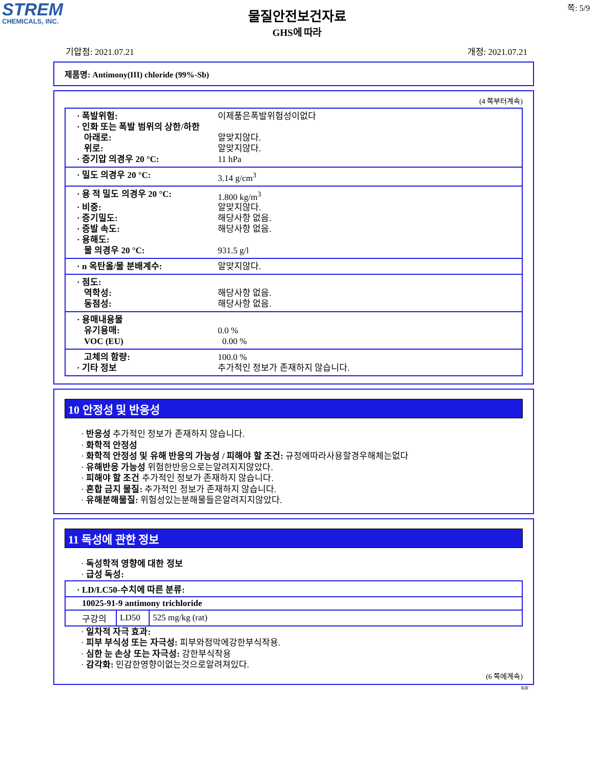STREM
CHEMICALS, INC.
쪽: 5/9
물질안전보건자료
GHS에 따라
기압점: 2021.07.21 개정: 2021.07.21
제품명: Antimony(III) chloride (99%-Sb)
(4 쪽부터계속)
· 폭발위험: 이제품은폭발위험성이없다
· 인화 또는 폭발 범위의 상한/하한
아래로: 알맞지않다.
위로: 알맞지않다.
· 증기압 의경우 20 °C: 11 hPa
· 밀도 의경우 20 °C: 3.14 g/cm<sup>3</sup>
· 용 적 밀도 의경우 20 °C: 1.800 kg/m<sup>3</sup>
· 비중: 알맞지않다.
· 증기밀도: 해당사항 없음.
· 증발 속도: 해당사항 없음.
· 용해도:
물 의경우 20 °C: 931.5 g/l
· n 옥탄올/물 분배계수: 알맞지않다.
· 점도:
역학성: 해당사항 없음.
동점성: 해당사항 없음.
· 용매내용물
유기용매: 0.0 %
VOC (EU) 0.00 %
고체의 함량: 100.0 %
· 기타 정보 추가적인 정보가 존재하지 않습니다.
10 안정성 및 반응성
· 반응성 추가적인 정보가 존재하지 않습니다.
· 화학적 안정성
· 화학적 안정성 및 유해 반응의 가능성 / 피해야 할 조건: 규정에따라사용할경우해체는없다
· 유해반응 가능성 위험한반응으로는알려지지않았다.
· 피해야 할 조건 추가적인 정보가 존재하지 않습니다.
· 혼합 금지 물질: 추가적인 정보가 존재하지 않습니다.
· 유해분해물질: 위험성있는분해물들은알려지지않았다.
11 독성에 관한 정보
· 독성학적 영향에 대한 정보
· 급성 독성:
| · LD/LC50-수치에 따른 분류: | | |
| 10025-91-9 antimony trichloride | | |
| 구강의 | LD50 | 525 mg/kg (rat) |
· 일차적 자극 효과:
· 피부 부식성 또는 자극성: 피부와점막에강한부식작용.
· 심한 눈 손상 또는 자극성: 강한부식작용
· 감각화: 민감한영향이없는것으로알려져있다.
(6 쪽에계속)
KR